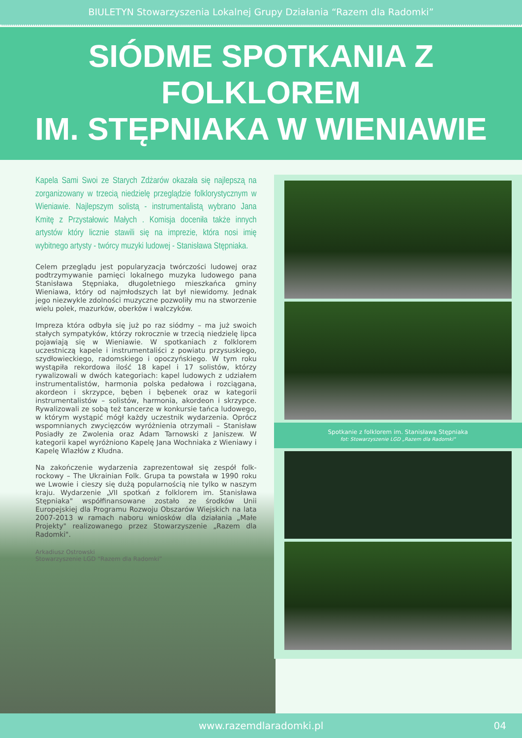BIULETYN Stowarzyszenia Lokalnej Grupy Działania “Razem dla Radomki”
SIÓDME SPOTKANIA Z FOLKLOREM
IM. STĘPNIAKA W WIENIAWIE
Kapela Sami Swoi ze Starych Zdżarów okazała się najlepszą na zorganizowany w trzecią niedzielę przeglądzie folklorystycznym w Wieniawie. Najlepszym solistą - instrumentalistą wybrano Jana Kmitę z Przystałowic Małych . Komisja doceniła także innych artystów który licznie stawili się na imprezie, która nosi imię wybitnego artysty - twórcy muzyki ludowej - Stanisława Stępniaka.
Celem przeglądu jest popularyzacja twórczości ludowej oraz podtrzymywanie pamięci lokalnego muzyka ludowego pana Stanisława Stępniaka, długoletniego mieszkańca gminy Wieniawa, który od najmłodszych lat był niewidomy. Jednak jego niezwykle zdolności muzyczne pozwoliły mu na stworzenie wielu polek, mazurków, oberków i walczyków.
Impreza która odbyła się już po raz siódmy – ma już swoich stałych sympatyków, którzy rokrocznie w trzecią niedzielę lipca pojawiają się w Wieniawie. W spotkaniach z folklorem uczestniczą kapele i instrumentaliści z powiatu przysuskiego, szydłowieckiego, radomskiego i opoczyńskiego. W tym roku wystąpiła rekordowa ilość 18 kapel i 17 solistów, którzy rywalizowali w dwóch kategoriach: kapel ludowych z udziałem instrumentalistów, harmonia polska pedałowa i rozciągana, akordeon i skrzypce, bęben i bębenek oraz w kategorii instrumentalistów – solistów, harmonia, akordeon i skrzypce. Rywalizowali ze sobą też tancerze w konkursie tańca ludowego, w którym wystąpić mógł każdy uczestnik wydarzenia. Oprócz wspomnianych zwycięzców wyróżnienia otrzymali – Stanisław Posiadły ze Zwolenia oraz Adam Tarnowski z Janiszew. W kategorii kapel wyróżniono Kapelę Jana Wochniaka z Wieniawy i Kapelę Wlazłów z Kłudna.
Na zakończenie wydarzenia zaprezentował się zespół folk-rockowy – The Ukrainian Folk. Grupa ta powstała w 1990 roku we Lwowie i cieszy się dużą popularnością nie tylko w naszym kraju. Wydarzenie „VII spotkań z folklorem im. Stanisława Stępniaka" współfinansowane zostało ze środków Unii Europejskiej dla Programu Rozwoju Obszarów Wiejskich na lata 2007-2013 w ramach naboru wniosków dla działania „Małe Projekty" realizowanego przez Stowarzyszenie „Razem dla Radomki".
Arkadiusz Ostrowski
Stowarzyszenie LGD “Razem dla Radomki”
Spotkanie z folklorem im. Stanisława Stępniaka
fot: Stowarzyszenie LGD „Razem dla Radomki"
www.razemdlaradomki.pl 04